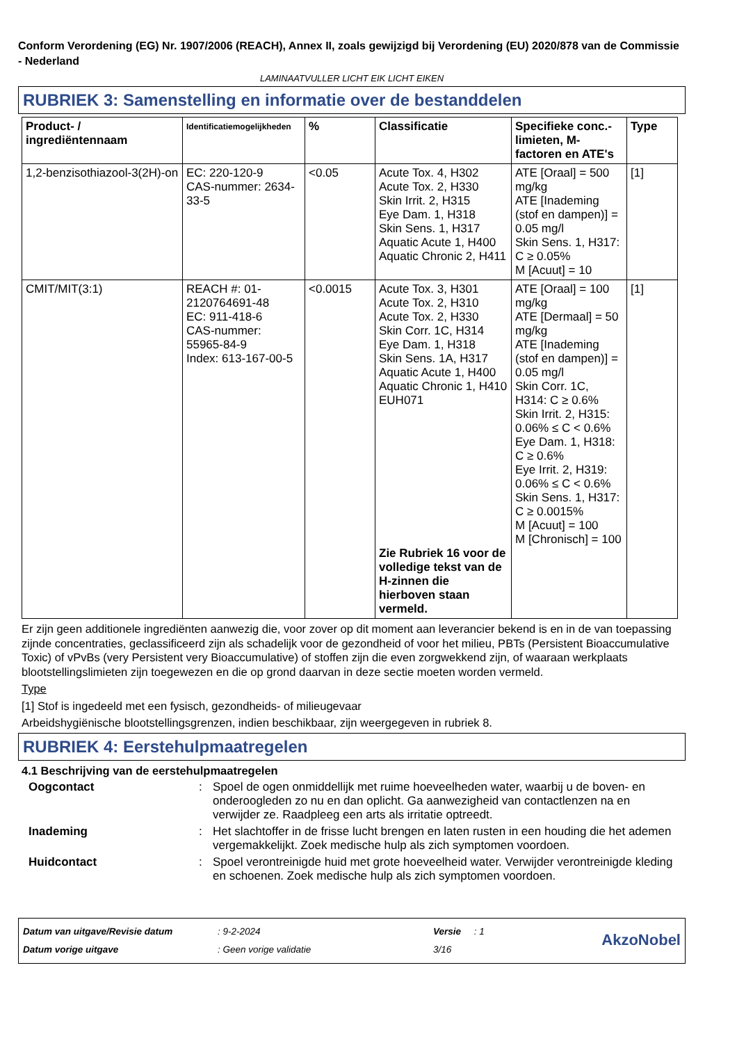Conform Verordening (EG) Nr. 1907/2006 (REACH), Annex II, zoals gewijzigd bij Verordening (EU) 2020/878 van de Commissie - Nederland
LAMINAATVULLER LICHT EIK LICHT EIKEN
RUBRIEK 3: Samenstelling en informatie over de bestanddelen
| Product- / ingrediëntennaam | Identificatiemogelijkheden | % | Classificatie | Specifieke conc.-limieten, M-factoren en ATE's | Type |
| --- | --- | --- | --- | --- | --- |
| 1,2-benzisothiazool-3(2H)-on | EC: 220-120-9 CAS-nummer: 2634-33-5 | <0.05 | Acute Tox. 4, H302 Acute Tox. 2, H330 Skin Irrit. 2, H315 Eye Dam. 1, H318 Skin Sens. 1, H317 Aquatic Acute 1, H400 Aquatic Chronic 2, H411 | ATE [Oraal] = 500 mg/kg ATE [Inademing (stof en dampen)] = 0.05 mg/l Skin Sens. 1, H317: C ≥ 0.05% M [Acuut] = 10 | [1] |
| CMIT/MIT(3:1) | REACH #: 01-2120764691-48 EC: 911-418-6 CAS-nummer: 55965-84-9 Index: 613-167-00-5 | <0.0015 | Acute Tox. 3, H301 Acute Tox. 2, H310 Acute Tox. 2, H330 Skin Corr. 1C, H314 Eye Dam. 1, H318 Skin Sens. 1A, H317 Aquatic Acute 1, H400 Aquatic Chronic 1, H410 EUH071 Zie Rubriek 16 voor de volledige tekst van de H-zinnen die hierboven staan vermeld. | ATE [Oraal] = 100 mg/kg ATE [Dermaal] = 50 mg/kg ATE [Inademing (stof en dampen)] = 0.05 mg/l Skin Corr. 1C, H314: C ≥ 0.6% Skin Irrit. 2, H315: 0.06% ≤ C < 0.6% Eye Dam. 1, H318: C ≥ 0.6% Eye Irrit. 2, H319: 0.06% ≤ C < 0.6% Skin Sens. 1, H317: C ≥ 0.0015% M [Acuut] = 100 M [Chronisch] = 100 | [1] |
Er zijn geen additionele ingrediënten aanwezig die, voor zover op dit moment aan leverancier bekend is en in de van toepassing zijnde concentraties, geclassificeerd zijn als schadelijk voor de gezondheid of voor het milieu, PBTs (Persistent Bioaccumulative Toxic) of vPvBs (very Persistent very Bioaccumulative) of stoffen zijn die even zorgwekkend zijn, of waaraan werkplaats blootstellingslimieten zijn toegewezen en die op grond daarvan in deze sectie moeten worden vermeld.
Type
[1] Stof is ingedeeld met een fysisch, gezondheids- of milieugevaar
Arbeidshygiënische blootstellingsgrenzen, indien beschikbaar, zijn weergegeven in rubriek 8.
RUBRIEK 4: Eerstehulpmaatregelen
4.1 Beschrijving van de eerstehulpmaatregelen
Oogcontact: Spoel de ogen onmiddellijk met ruime hoeveelheden water, waarbij u de boven- en onderoogleden zo nu en dan oplicht. Ga aanwezigheid van contactlenzen na en verwijder ze. Raadpleeg een arts als irritatie optreedt.
Inademing: Het slachtoffer in de frisse lucht brengen en laten rusten in een houding die het ademen vergemakkelijkt. Zoek medische hulp als zich symptomen voordoen.
Huidcontact: Spoel verontreinigde huid met grote hoeveelheid water. Verwijder verontreinigde kleding en schoenen. Zoek medische hulp als zich symptomen voordoen.
Datum van uitgave/Revisie datum
Datum vorige uitgave
: 9-2-2024
: Geen vorige validatie
Versie : 1
3/16
AkzoNobel